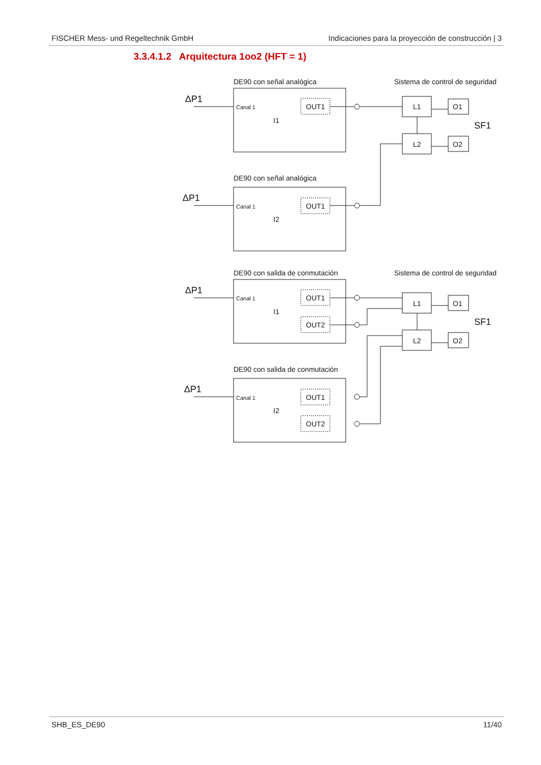FISCHER Mess- und Regeltechnik GmbH Indicaciones para la proyección de construcción | 3
3.3.4.1.2 Arquitectura 1oo2 (HFT = 1)
DE90 con señal analógica
Sistema de control de seguridad
ΔP1
Canal 1
OUT1
I1
L1
O1
L2
O2
SF1
DE90 con señal analógica
ΔP1
Canal 1
OUT1
I2
DE90 con salida de conmutación
Sistema de control de seguridad
ΔP1
Canal 1
OUT1
OUT2
I1
L1
O1
L2
O2
SF1
DE90 con salida de conmutación
ΔP1
Canal 1
OUT1
OUT2
I2
SHB_ES_DE90 11/40